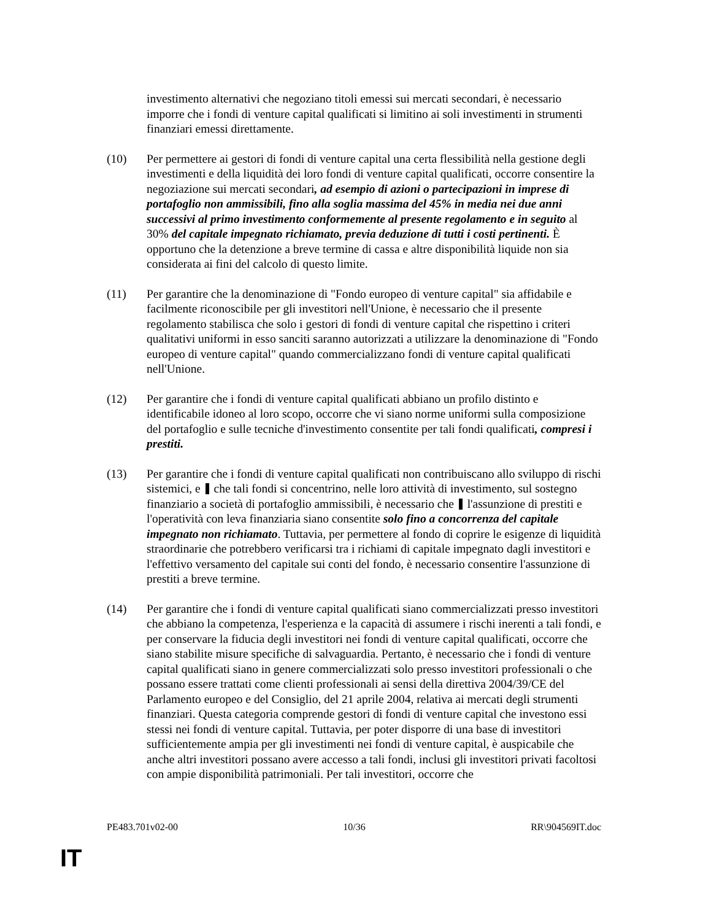investimento alternativi che negoziano titoli emessi sui mercati secondari, è necessario imporre che i fondi di venture capital qualificati si limitino ai soli investimenti in strumenti finanziari emessi direttamente.
(10) Per permettere ai gestori di fondi di venture capital una certa flessibilità nella gestione degli investimenti e della liquidità dei loro fondi di venture capital qualificati, occorre consentire la negoziazione sui mercati secondari, ad esempio di azioni o partecipazioni in imprese di portafoglio non ammissibili, fino alla soglia massima del 45% in media nei due anni successivi al primo investimento conformemente al presente regolamento e in seguito al 30% del capitale impegnato richiamato, previa deduzione di tutti i costi pertinenti. È opportuno che la detenzione a breve termine di cassa e altre disponibilità liquide non sia considerata ai fini del calcolo di questo limite.
(11) Per garantire che la denominazione di "Fondo europeo di venture capital" sia affidabile e facilmente riconoscibile per gli investitori nell'Unione, è necessario che il presente regolamento stabilisca che solo i gestori di fondi di venture capital che rispettino i criteri qualitativi uniformi in esso sanciti saranno autorizzati a utilizzare la denominazione di "Fondo europeo di venture capital" quando commercializzano fondi di venture capital qualificati nell'Unione.
(12) Per garantire che i fondi di venture capital qualificati abbiano un profilo distinto e identificabile idoneo al loro scopo, occorre che vi siano norme uniformi sulla composizione del portafoglio e sulle tecniche d'investimento consentite per tali fondi qualificati, compresi i prestiti.
(13) Per garantire che i fondi di venture capital qualificati non contribuiscano allo sviluppo di rischi sistemici, e che tali fondi si concentrino, nelle loro attività di investimento, sul sostegno finanziario a società di portafoglio ammissibili, è necessario che l'assunzione di prestiti e l'operatività con leva finanziaria siano consentite solo fino a concorrenza del capitale impegnato non richiamato. Tuttavia, per permettere al fondo di coprire le esigenze di liquidità straordinarie che potrebbero verificarsi tra i richiami di capitale impegnato dagli investitori e l'effettivo versamento del capitale sui conti del fondo, è necessario consentire l'assunzione di prestiti a breve termine.
(14) Per garantire che i fondi di venture capital qualificati siano commercializzati presso investitori che abbiano la competenza, l'esperienza e la capacità di assumere i rischi inerenti a tali fondi, e per conservare la fiducia degli investitori nei fondi di venture capital qualificati, occorre che siano stabilite misure specifiche di salvaguardia. Pertanto, è necessario che i fondi di venture capital qualificati siano in genere commercializzati solo presso investitori professionali o che possano essere trattati come clienti professionali ai sensi della direttiva 2004/39/CE del Parlamento europeo e del Consiglio, del 21 aprile 2004, relativa ai mercati degli strumenti finanziari. Questa categoria comprende gestori di fondi di venture capital che investono essi stessi nei fondi di venture capital. Tuttavia, per poter disporre di una base di investitori sufficientemente ampia per gli investimenti nei fondi di venture capital, è auspicabile che anche altri investitori possano avere accesso a tali fondi, inclusi gli investitori privati facoltosi con ampie disponibilità patrimoniali. Per tali investitori, occorre che
PE483.701v02-00 10/36 RR\904569IT.doc
IT